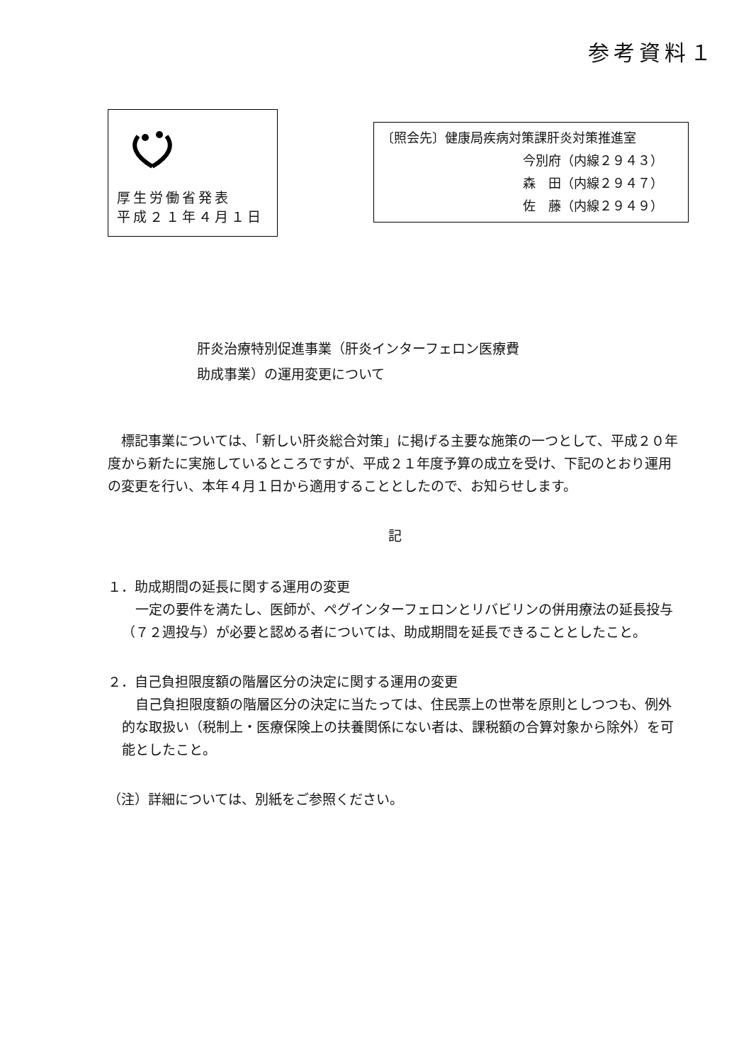参考資料１
厚生労働省発表
平成２１年４月１日
〔照会先〕健康局疾病対策課肝炎対策推進室
今別府（内線２９４３）
森　田（内線２９４７）
佐　藤（内線２９４９）
肝炎治療特別促進事業（肝炎インターフェロン医療費
助成事業）の運用変更について
　標記事業については、「新しい肝炎総合対策」に掲げる主要な施策の一つとして、平成２０年度から新たに実施しているところですが、平成２１年度予算の成立を受け、下記のとおり運用の変更を行い、本年４月１日から適用することとしたので、お知らせします。
記
１．助成期間の延長に関する運用の変更
　一定の要件を満たし、医師が、ペグインターフェロンとリバビリンの併用療法の延長投与（７２週投与）が必要と認める者については、助成期間を延長できることとしたこと。
２．自己負担限度額の階層区分の決定に関する運用の変更
　自己負担限度額の階層区分の決定に当たっては、住民票上の世帯を原則としつつも、例外的な取扱い（税制上・医療保険上の扶養関係にない者は、課税額の合算対象から除外）を可能としたこと。
（注）詳細については、別紙をご参照ください。